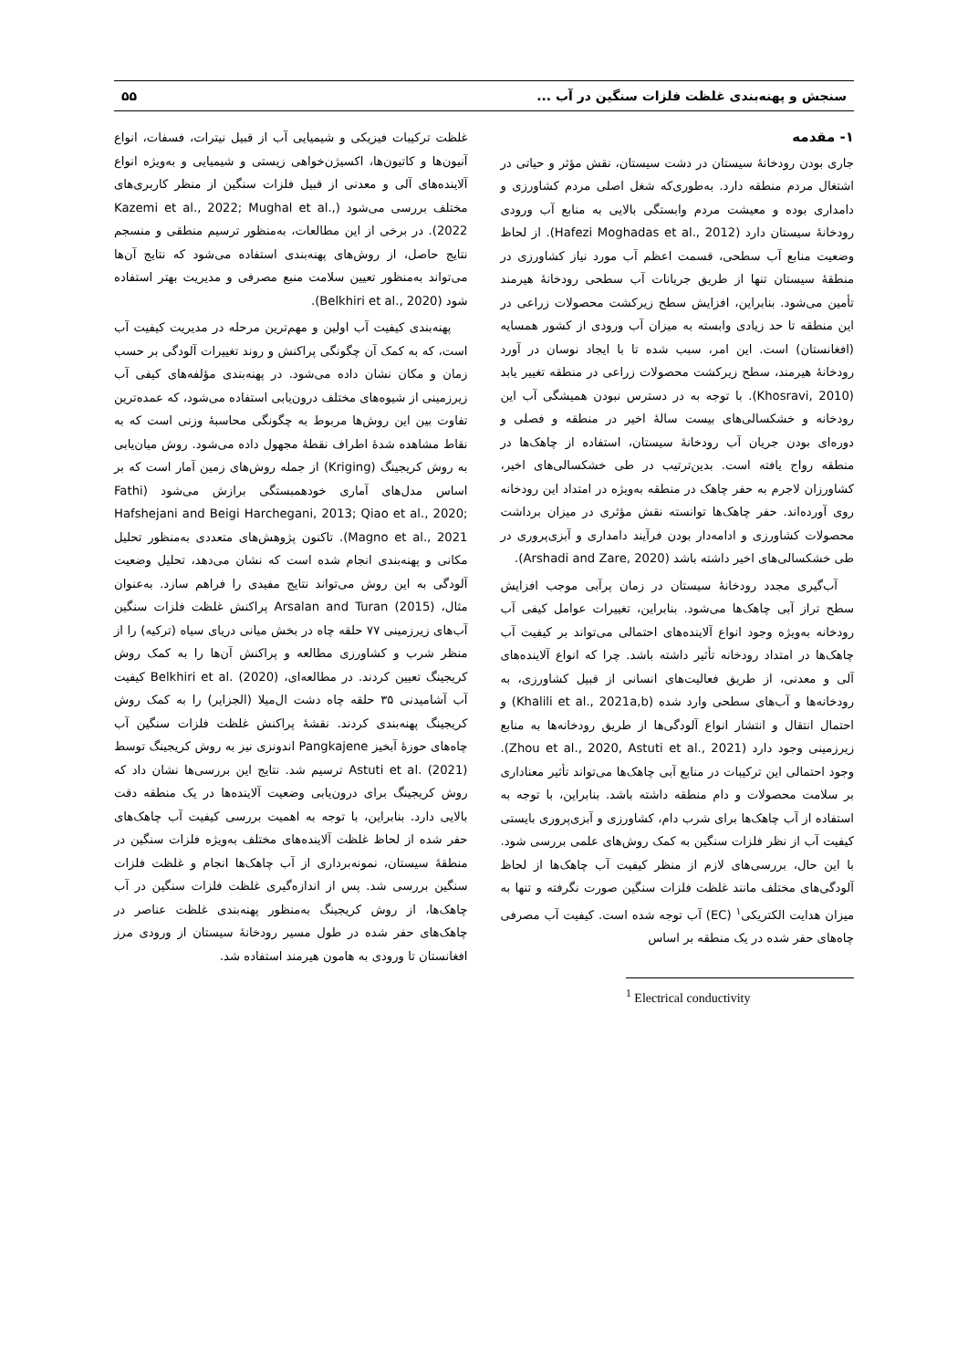سنجش و پهنه‌بندی غلظت فلزات سنگین در آب ... ۵۵
۱- مقدمه
جاری بودن رودخانهٔ سیستان در دشت سیستان، نقش مؤثر و حیاتی در اشتغال مردم منطقه دارد. به‌طوری‌که شغل اصلی مردم کشاورزی و دامداری بوده و معیشت مردم وابستگی بالایی به منابع آب ورودی رودخانهٔ سیستان دارد (Hafezi Moghadas et al., 2012). از لحاظ وضعیت منابع آب سطحی، قسمت اعظم آب مورد نیاز کشاورزی در منطقهٔ سیستان تنها از طریق جریانات آب سطحی رودخانهٔ هیرمند تأمین می‌شود. بنابراین، افزایش سطح زیرکشت محصولات زراعی در این منطقه تا حد زیادی وابسته به میزان آب ورودی از کشور همسایه (افغانستان) است. این امر، سبب شده تا با ایجاد نوسان در آورد رودخانهٔ هیرمند، سطح زیرکشت محصولات زراعی در منطقه تغییر یابد (Khosravi, 2010). با توجه به در دسترس نبودن همیشگی آب این رودخانه و خشکسالی‌های بیست سالهٔ اخیر در منطقه و فصلی و دوره‌ای بودن جریان آب رودخانهٔ سیستان، استفاده از چاهک‌ها در منطقه رواج یافته است. بدین‌ترتیب در طی خشکسالی‌های اخیر، کشاورزان لاجرم به حفر چاهک در منطقه به‌ویژه در امتداد این رودخانه روی آورده‌اند. حفر چاهک‌ها توانسته نقش مؤثری در میزان برداشت محصولات کشاورزی و ادامه‌دار بودن فرآیند دامداری و آبزی‌پروری در طی خشکسالی‌های اخیر داشته باشد (Arshadi and Zare, 2020).
آب‌گیری مجدد رودخانهٔ سیستان در زمان پرآبی موجب افزایش سطح تراز آبی چاهک‌ها می‌شود. بنابراین، تغییرات عوامل کیفی آب رودخانه به‌ویژه وجود انواع آلاینده‌های احتمالی می‌تواند بر کیفیت آب چاهک‌ها در امتداد رودخانه تأثیر داشته باشد. چرا که انواع آلاینده‌های آلی و معدنی، از طریق فعالیت‌های انسانی از قبیل کشاورزی، به رودخانه‌ها و آب‌های سطحی وارد شده (Khalili et al., 2021a,b) و احتمال انتقال و انتشار انواع آلودگی‌ها از طریق رودخانه‌ها به منابع زیرزمینی وجود دارد (Zhou et al., 2020, Astuti et al., 2021). وجود احتمالی این ترکیبات در منابع آبی چاهک‌ها می‌تواند تأثیر معناداری بر سلامت محصولات و دام منطقه داشته باشد. بنابراین، با توجه به استفاده از آب چاهک‌ها برای شرب دام، کشاورزی و آبزی‌پروری بایستی کیفیت آب از نظر فلزات سنگین به کمک روش‌های علمی بررسی شود. با این حال، بررسی‌های لازم از منظر کیفیت آب چاهک‌ها از لحاظ آلودگی‌های مختلف مانند غلظت فلزات سنگین صورت نگرفته و تنها به میزان هدایت الکتریکی<sup>۱</sup> (EC) آب توجه شده است. کیفیت آب مصرفی چاه‌های حفر شده در یک منطقه بر اساس
<sup>1</sup> Electrical conductivity
غلظت ترکیبات فیزیکی و شیمیایی آب از قبیل نیترات، فسفات، انواع آنیون‌ها و کاتیون‌ها، اکسیژن‌خواهی زیستی و شیمیایی و به‌ویژه انواع آلاینده‌های آلی و معدنی از قبیل فلزات سنگین از منظر کاربری‌های مختلف بررسی می‌شود (Kazemi et al., 2022; Mughal et al., 2022). در برخی از این مطالعات، به‌منظور ترسیم منطقی و منسجم نتایج حاصل، از روش‌های پهنه‌بندی استفاده می‌شود که نتایج آن‌ها می‌تواند به‌منظور تعیین سلامت منبع مصرفی و مدیریت بهتر استفاده شود (Belkhiri et al., 2020).
پهنه‌بندی کیفیت آب اولین و مهم‌ترین مرحله در مدیریت کیفیت آب است، که به کمک آن چگونگی پراکنش و روند تغییرات آلودگی بر حسب زمان و مکان نشان داده می‌شود. در پهنه‌بندی مؤلفه‌های کیفی آب زیرزمینی از شیوه‌های مختلف درون‌یابی استفاده می‌شود، که عمده‌ترین تفاوت بین این روش‌ها مربوط به چگونگی محاسبهٔ وزنی است که به نقاط مشاهده شدهٔ اطراف نقطهٔ مجهول داده می‌شود. روش میان‌یابی به روش کریجینگ (Kriging) از جمله روش‌های زمین آمار است که بر اساس مدل‌های آماری خودهمبستگی برازش می‌شود (Fathi Hafshejani and Beigi Harchegani, 2013; Qiao et al., 2020; Magno et al., 2021). تاکنون پژوهش‌های متعددی به‌منظور تحلیل مکانی و پهنه‌بندی انجام شده است که نشان می‌دهد، تحلیل وضعیت آلودگی به این روش می‌تواند نتایج مفیدی را فراهم سازد. به‌عنوان مثال، Arsalan and Turan (2015) پراکنش غلظت فلزات سنگین آب‌های زیرزمینی ۷۷ حلقه چاه در بخش میانی دریای سیاه (ترکیه) را از منظر شرب و کشاورزی مطالعه و پراکنش آن‌ها را به کمک روش کریجینگ تعیین کردند. در مطالعه‌ای، Belkhiri et al. (2020) کیفیت آب آشامیدنی ۳۵ حلقه چاه دشت ال‌میلا (الجزایر) را به کمک روش کریجینگ پهنه‌بندی کردند. نقشهٔ پراکنش غلظت فلزات سنگین آب چاه‌های حوزهٔ آبخیز Pangkajene اندونزی نیز به روش کریجینگ توسط Astuti et al. (2021) ترسیم شد. نتایج این بررسی‌ها نشان داد که روش کریجینگ برای درون‌یابی وضعیت آلاینده‌ها در یک منطقه دقت بالایی دارد. بنابراین، با توجه به اهمیت بررسی کیفیت آب چاهک‌های حفر شده از لحاظ غلظت آلاینده‌های مختلف به‌ویژه فلزات سنگین در منطقهٔ سیستان، نمونه‌برداری از آب چاهک‌ها انجام و غلظت فلزات سنگین بررسی شد. پس از اندازه‌گیری غلظت فلزات سنگین در آب چاهک‌ها، از روش کریجینگ به‌منظور پهنه‌بندی غلظت عناصر در چاهک‌های حفر شده در طول مسیر رودخانهٔ سیستان از ورودی مرز افغانستان تا ورودی به هامون هیرمند استفاده شد.